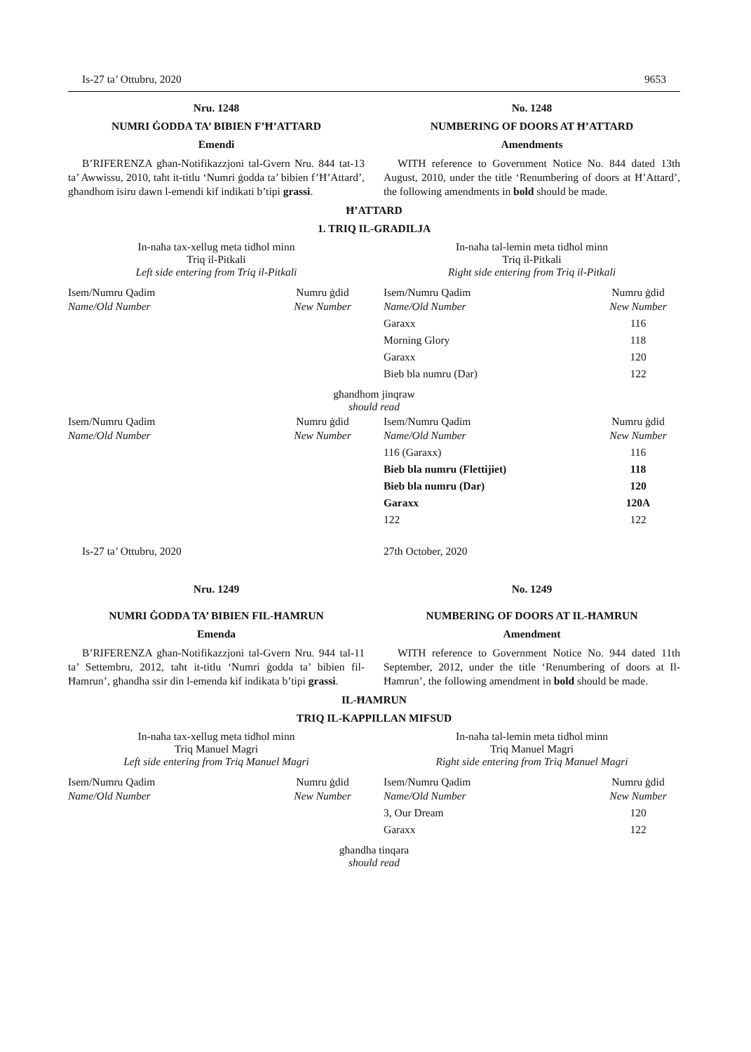Is-27 ta’ Ottubru, 2020 9653
Nru. 1248
NUMRI ĠODDA TA’ BIBIEN F’Ħ’ATTARD
Emendi
B’RIFERENZA għan-Notifikazzjoni tal-Gvern Nru. 844 tat-13 ta’ Awwissu, 2010, taħt it-titlu ‘Numri ġodda ta’ bibien f’Ħ’Attard’, għandhom isiru dawn l-emendi kif indikati b’tipi grassi.
No. 1248
NUMBERING OF DOORS AT Ħ’ATTARD
Amendments
WITH reference to Government Notice No. 844 dated 13th August, 2010, under the title ‘Renumbering of doors at Ħ’Attard’, the following amendments in bold should be made.
Ħ’ATTARD
1. TRIQ IL-GRADILJA
In-naħa tax-xellug meta tidħol minn
Triq il-Pitkali
Left side entering from Triq il-Pitkali
In-naħa tal-lemin meta tidħol minn
Triq il-Pitkali
Right side entering from Triq il-Pitkali
| Isem/Numru Qadim Name/Old Number | Numru ġdid New Number |
| Isem/Numru Qadim Name/Old Number | Numru ġdid New Number |
| Garaxx | 116 |
| Morning Glory | 118 |
| Garaxx | 120 |
| Bieb bla numru (Dar) | 122 |
għandhom jinqraw
should read
| Isem/Numru Qadim Name/Old Number | Numru ġdid New Number |
| Isem/Numru Qadim Name/Old Number | Numru ġdid New Number |
| 116 (Garaxx) | 116 |
| Bieb bla numru (Flettijiet) | 118 |
| Bieb bla numru (Dar) | 120 |
| Garaxx | 120A |
| 122 | 122 |
Is-27 ta’ Ottubru, 2020 27th October, 2020
Nru. 1249
NUMRI ĠODDA TA’ BIBIEN FIL-ĦAMRUN
Emenda
B’RIFERENZA għan-Notifikazzjoni tal-Gvern Nru. 944 tal-11 ta’ Settembru, 2012, taħt it-titlu ‘Numri ġodda ta’ bibien fil-Ħamrun’, għandha ssir din l-emenda kif indikata b’tipi grassi.
No. 1249
NUMBERING OF DOORS AT IL-ĦAMRUN
Amendment
WITH reference to Government Notice No. 944 dated 11th September, 2012, under the title ‘Renumbering of doors at Il-Ħamrun’, the following amendment in bold should be made.
IL-ĦAMRUN
TRIQ IL-KAPPILLAN MIFSUD
In-naħa tax-xellug meta tidħol minn
Triq Manuel Magri
Left side entering from Triq Manuel Magri
In-naħa tal-lemin meta tidħol minn
Triq Manuel Magri
Right side entering from Triq Manuel Magri
| Isem/Numru Qadim Name/Old Number | Numru ġdid New Number |
| Isem/Numru Qadim Name/Old Number | Numru ġdid New Number |
| 3, Our Dream | 120 |
| Garaxx | 122 |
għandha tinqara
should read